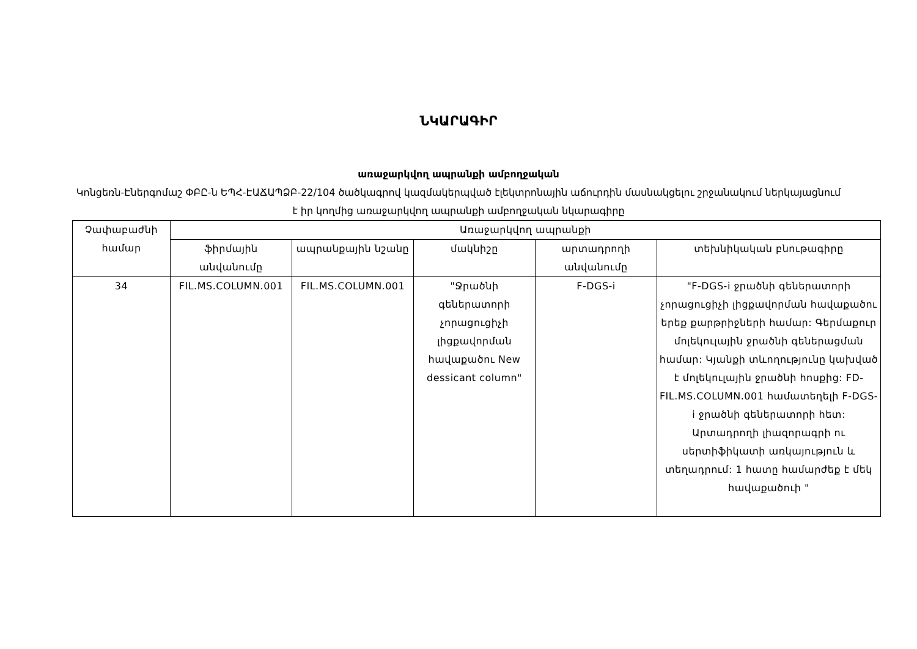ՆԿԱՐԱԳԻՐ
առաջարկվող ապրանքի ամբողջական
Կոնցեռն-Էներգոմաշ ՓԲԸ-ն ԵՊՀ-ԷԱՃԱՊՁԲ-22/104 ծածկագրով կազմակերպված էլեկտրոնային աճուրդին մասնակցելու շրջանակում ներկայացնում է իր կողմից առաջարկվող ապրանքի ամբողջական նկարագիրը
| Չափաբաժնի համար | Առաջարկվող ապրանքի | | | | |
| --- | --- | --- | --- | --- | --- |
| | ֆիրմային անվանումը | ապրանքային նշանը | մակնիշը | արտադրողի անվանումը | տեխնիկական բնութագիրը |
| 34 | FIL.MS.COLUMN.001 | FIL.MS.COLUMN.001 | "Ջրածնի գեներատորի չորացուցիչի լիցքավորման հավաքածու New dessicant column" | F-DGS-i | "F-DGS-i ջրածնի գեներատորի չորացուցիչի լիցքավորման հավաքածու երեք քարթրիջների համար: Գերմաքուր մոլեկուլային ջրածնի գեներացման համար: Կյանքի տևողությունը կախված է մոլեկուլային ջրածնի հոսքից: FD-FIL.MS.COLUMN.001 համատեղելի F-DGS-i ջրածնի գեներատորի հետ: Արտադրողի լիազորագրի ու սերտիֆիկատի առկայություն և տեղադրում: 1 հատը համարժեք է մեկ հավաքածուի " |